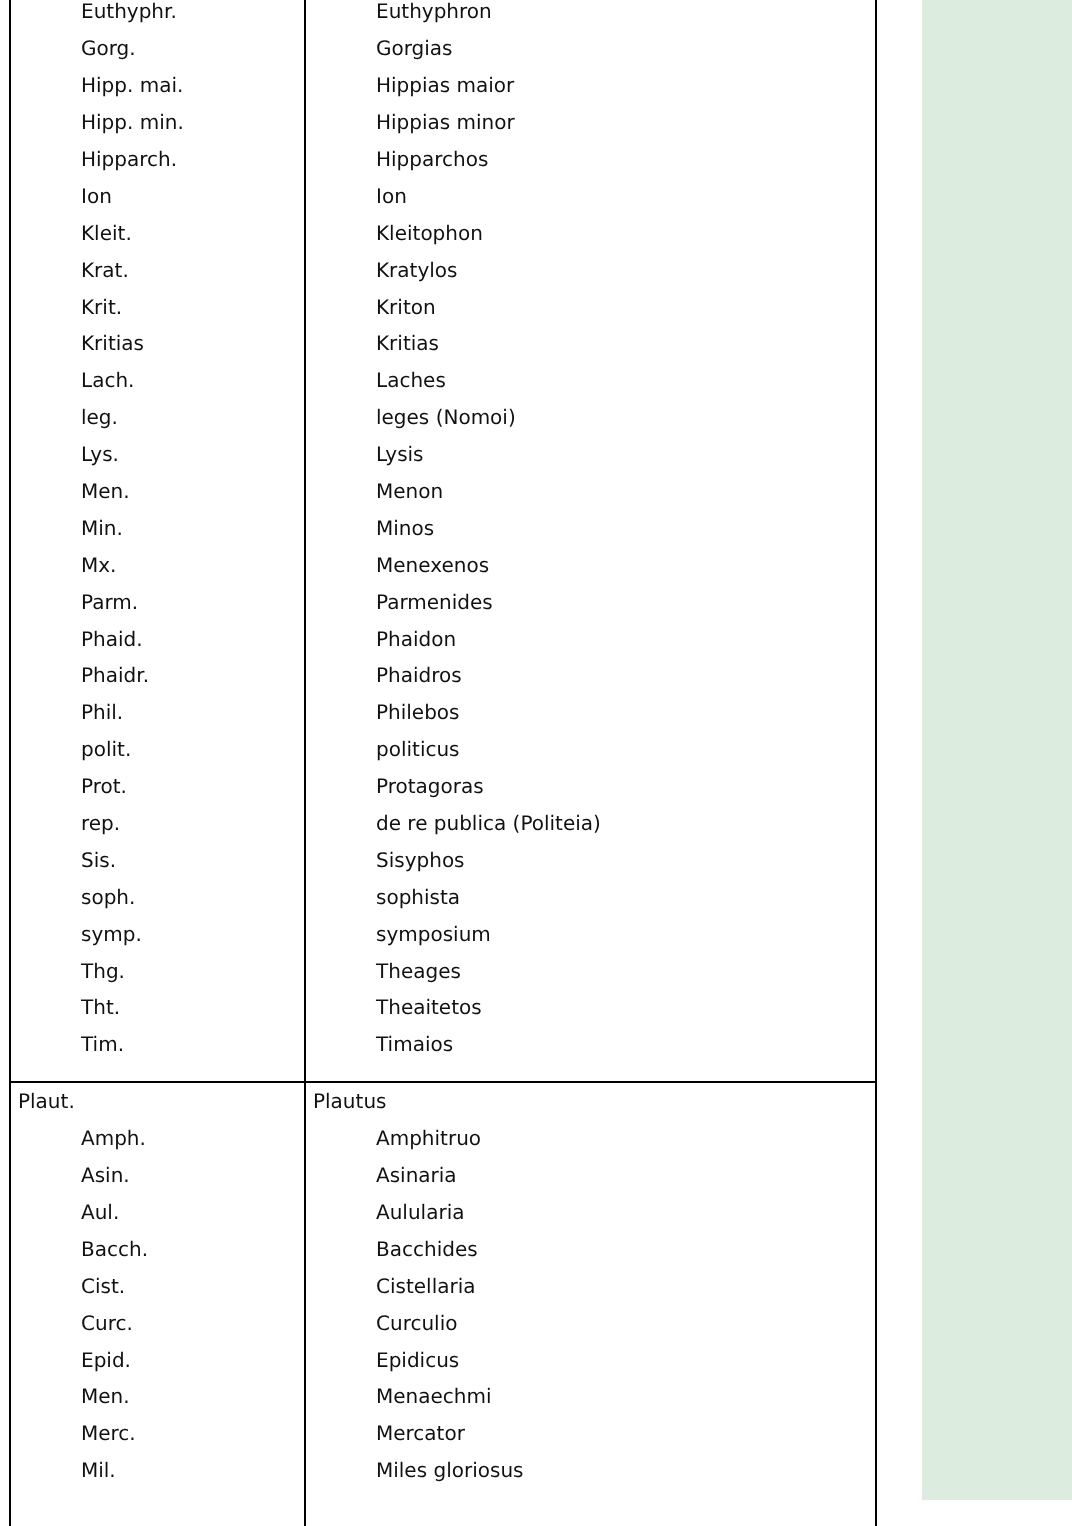| Euthyphr. | Euthyphron |
| Gorg. | Gorgias |
| Hipp. mai. | Hippias maior |
| Hipp. min. | Hippias minor |
| Hipparch. | Hipparchos |
| Ion | Ion |
| Kleit. | Kleitophon |
| Krat. | Kratylos |
| Krit. | Kriton |
| Kritias | Kritias |
| Lach. | Laches |
| leg. | leges (Nomoi) |
| Lys. | Lysis |
| Men. | Menon |
| Min. | Minos |
| Mx. | Menexenos |
| Parm. | Parmenides |
| Phaid. | Phaidon |
| Phaidr. | Phaidros |
| Phil. | Philebos |
| polit. | politicus |
| Prot. | Protagoras |
| rep. | de re publica (Politeia) |
| Sis. | Sisyphos |
| soph. | sophista |
| symp. | symposium |
| Thg. | Theages |
| Tht. | Theaitetos |
| Tim. | Timaios |
| Plaut. | Plautus |
| Amph. | Amphitruo |
| Asin. | Asinaria |
| Aul. | Aulularia |
| Bacch. | Bacchides |
| Cist. | Cistellaria |
| Curc. | Curculio |
| Epid. | Epidicus |
| Men. | Menaechmi |
| Merc. | Mercator |
| Mil. | Miles gloriosus |